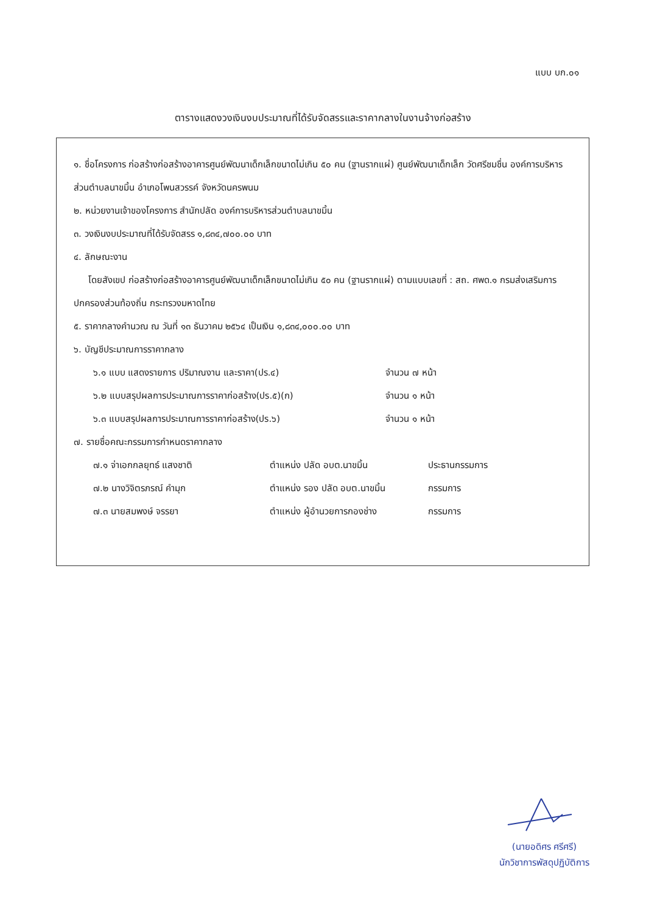แบบ บก.๐๑
ตารางแสดงวงเงินงบประมาณที่ได้รับจัดสรรและราคากลางในงานจ้างก่อสร้าง
๑. ชื่อโครงการ ก่อสร้างก่อสร้างอาคารศูนย์พัฒนาเด็กเล็กขนาดไม่เกิน ๕๐ คน (ฐานรากแผ่) ศูนย์พัฒนาเด็กเล็ก วัดศรีชมชื่น องค์การบริหารส่วนตำบลนาขมิ้น อำเภอโพนสวรรค์ จังหวัดนครพนม
๒. หน่วยงานเจ้าของโครงการ สำนักปลัด องค์การบริหารส่วนตำบลนาขมิ้น
๓. วงเงินงบประมาณที่ได้รับจัดสรร ๑,๘๓๔,๗๐๐.๐๐ บาท
๔. ลักษณะงาน
โดยสังเขป ก่อสร้างก่อสร้างอาคารศูนย์พัฒนาเด็กเล็กขนาดไม่เกิน ๕๐ คน (ฐานรากแผ่) ตามแบบเลขที่ : สถ. ศพด.๑ กรมส่งเสริมการปกครองส่วนท้องถิ่น กระทรวงมหาดไทย
๕. ราคากลางคำนวณ ณ วันที่ ๑๓ ธันวาคม ๒๕๖๔ เป็นเงิน ๑,๘๓๔,๐๐๐.๐๐ บาท
๖. บัญชีประมาณการราคากลาง
| ๖.๑ แบบ แสดงรายการ ปริมาณงาน และราคา(ปร.๔) | จำนวน ๗ หน้า |
| ๖.๒ แบบสรุปผลการประมาณการราคาก่อสร้าง(ปร.๕)(ก) | จำนวน ๑ หน้า |
| ๖.๓ แบบสรุปผลการประมาณการราคาก่อสร้าง(ปร.๖) | จำนวน ๑ หน้า |
๗. รายชื่อคณะกรรมการกำหนดราคากลาง
| ๗.๑ จ่าเอกกลยุทธ์ แสงชาติ | ตำแหน่ง ปลัด อบต.นาขมิ้น | ประธานกรรมการ |
| ๗.๒ นางวิจิตรภรณ์ คำมุก | ตำแหน่ง รอง ปลัด อบต.นาขมิ้น | กรรมการ |
| ๗.๓ นายสมพงษ์ จรรยา | ตำแหน่ง ผู้อำนวยการกองช่าง | กรรมการ |
(นายอดิศร ศรีศรี)
นักวิชาการพัสดุปฏิบัติการ